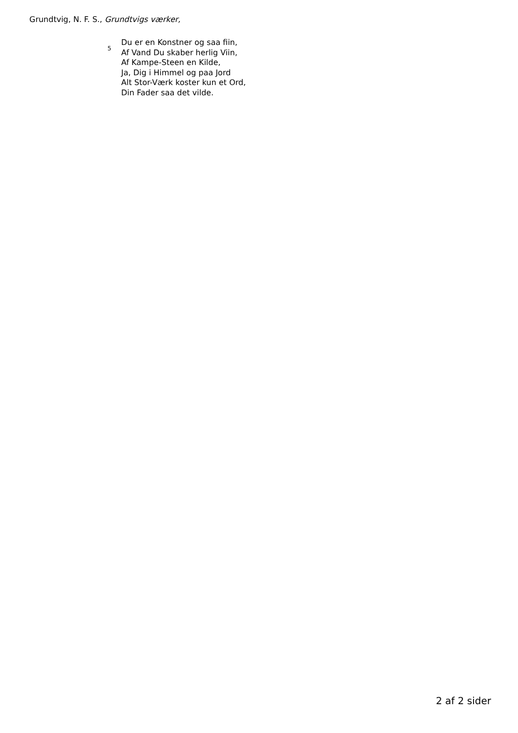Grundtvig, N. F. S., Grundtvigs værker,
5
Du er en Konstner og saa fiin,
Af Vand Du skaber herlig Viin,
Af Kampe-Steen en Kilde,
Ja, Dig i Himmel og paa Jord
Alt Stor-Værk koster kun et Ord,
Din Fader saa det vilde.
2 af 2 sider